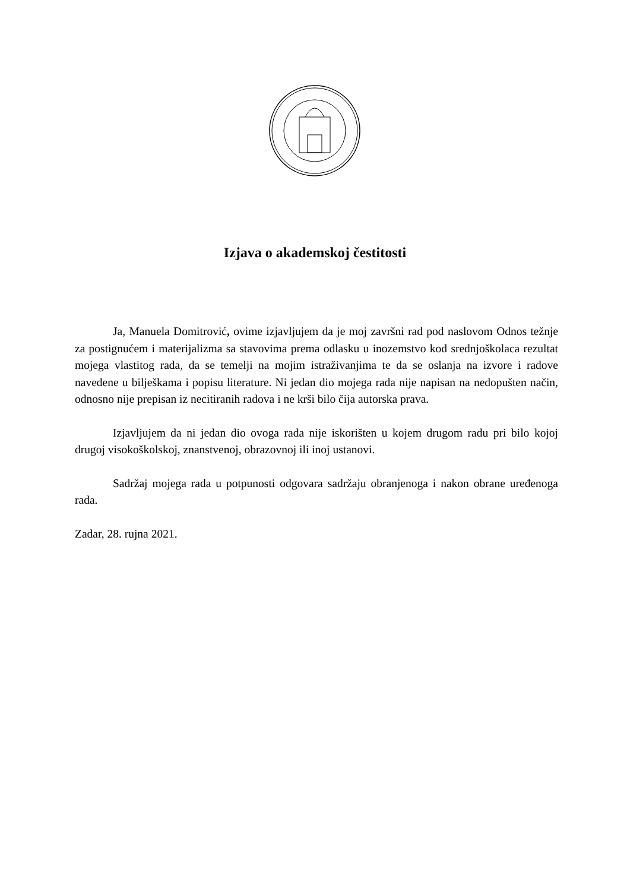Izjava o akademskoj čestitosti
Ja, Manuela Domitrović, ovime izjavljujem da je moj završni rad pod naslovom Odnos težnje za postignućem i materijalizma sa stavovima prema odlasku u inozemstvo kod srednjoškolaca rezultat mojega vlastitog rada, da se temelji na mojim istraživanjima te da se oslanja na izvore i radove navedene u bilješkama i popisu literature. Ni jedan dio mojega rada nije napisan na nedopušten način, odnosno nije prepisan iz necitiranih radova i ne krši bilo čija autorska prava.
Izjavljujem da ni jedan dio ovoga rada nije iskorišten u kojem drugom radu pri bilo kojoj drugoj visokoškolskoj, znanstvenoj, obrazovnoj ili inoj ustanovi.
Sadržaj mojega rada u potpunosti odgovara sadržaju obranjenoga i nakon obrane uređenoga rada.
Zadar, 28. rujna 2021.